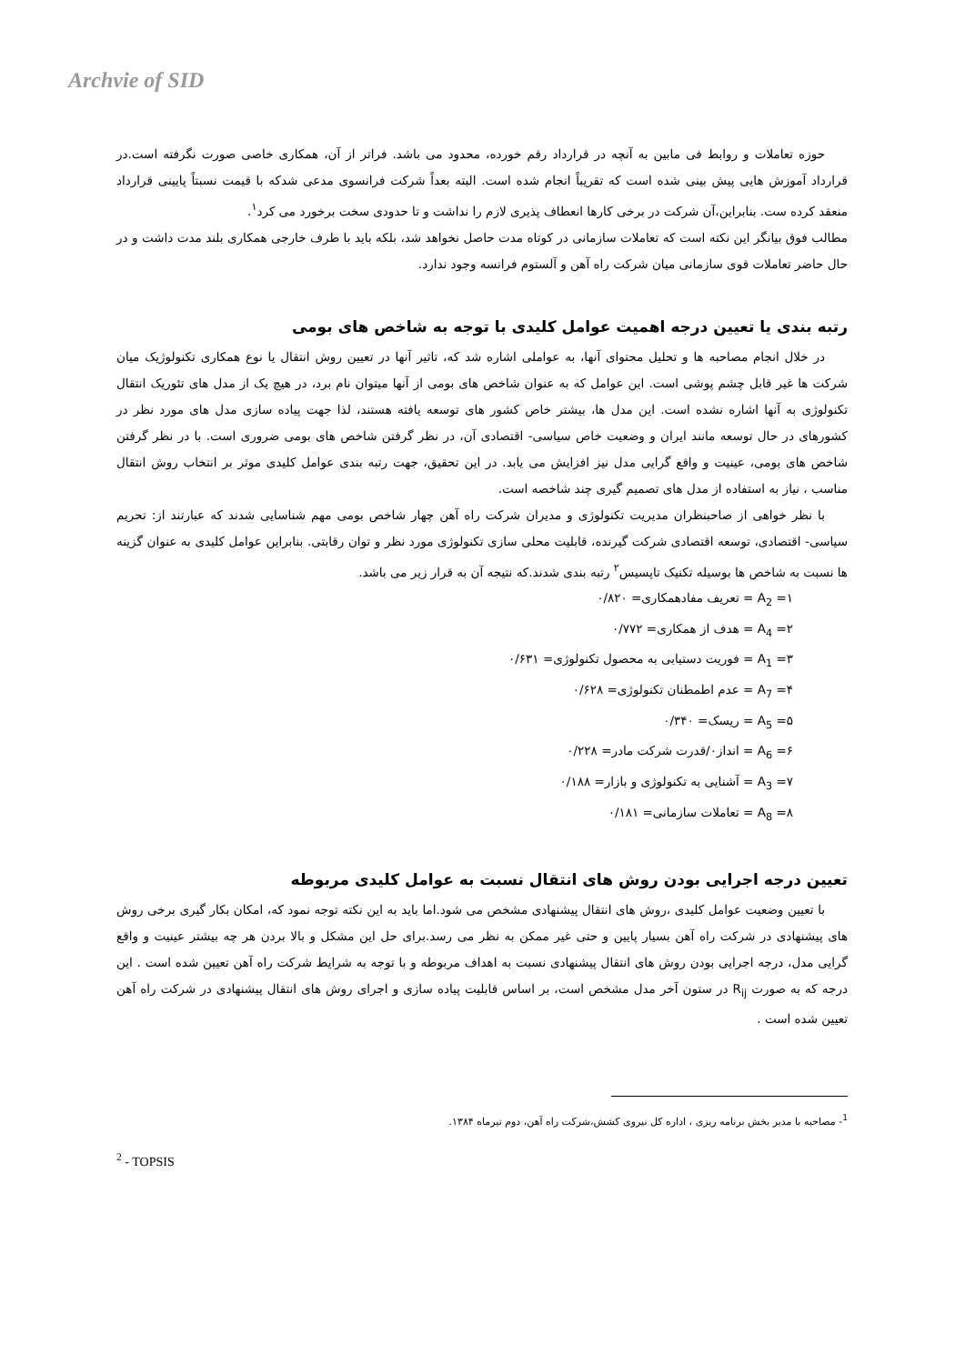Archvie of SID
حوزه تعاملات و روابط فی مابین به آنچه در قرارداد رقم خورده، محدود می باشد. فراتر از آن، همکاری خاصی صورت نگرفته است.در قرارداد آموزش هایی پیش بینی شده است که تقریباً انجام شده است. البته بعداً شرکت فرانسوی مدعی شدکه با قیمت نسبتاً پایینی قرارداد منعقد کرده ست. بنابراین،آن شرکت در برخی کارها انعطاف پذیری لازم را نداشت و تا حدودی سخت برخورد می کرد<sup>۱</sup>.
مطالب فوق بیانگر این نکته است که تعاملات سازمانی در کوتاه مدت حاصل نخواهد شد، بلکه باید با طرف خارجی همکاری بلند مدت داشت و در حال حاضر تعاملات قوی سازمانی میان شرکت راه آهن و آلستوم فرانسه وجود ندارد.
رتبه بندی یا تعیین درجه اهمیت عوامل کلیدی با توجه به شاخص های بومی
در خلال انجام مصاحبه ها و تحلیل محتوای آنها، به عواملی اشاره شد که، تاثیر آنها در تعیین روش انتقال یا نوع همکاری تکنولوژیک میان شرکت ها غیر قابل چشم پوشی است. این عوامل که به عنوان شاخص های بومی از آنها میتوان نام برد، در هیچ یک از مدل های تئوریک انتقال تکنولوژی به آنها اشاره نشده است. این مدل ها، بیشتر خاص کشور های توسعه یافته هستند، لذا جهت پیاده سازی مدل های مورد نظر در کشورهای در حال توسعه مانند ایران و وضعیت خاص سیاسی- اقتصادی آن، در نظر گرفتن شاخص های بومی ضروری است. با در نظر گرفتن شاخص های بومی، عینیت و واقع گرایی مدل نیز افزایش می یابد. در این تحقیق، جهت رتبه بندی عوامل کلیدی موثر بر انتخاب روش انتقال مناسب ، نیاز به استفاده از مدل های تصمیم گیری چند شاخصه است.
با نظر خواهی از صاحبنظران مدیریت تکنولوژی و مدیران شرکت راه آهن چهار شاخص بومی مهم شناسایی شدند که عبارتند از: تحریم سیاسی- اقتصادی، توسعه اقتصادی شرکت گیرنده، قابلیت محلی سازی تکنولوژی مورد نظر و توان رقابتی. بنابراین عوامل کلیدی به عنوان گزینه ها نسبت به شاخص ها بوسیله تکنیک تاپسیس<sup>۲</sup> رتبه بندی شدند.که نتیجه آن به قرار زیر می باشد.
۱= A<sub>2</sub> = تعریف مفادهمکاری= ۰/۸۲۰
۲= A<sub>4</sub> = هدف از همکاری= ۰/۷۷۲
۳= A<sub>1</sub> = فوریت دستیابی به محصول تکنولوژی= ۰/۶۳۱
۴= A<sub>7</sub> = عدم اطمطنان تکنولوژی= ۰/۶۲۸
۵= A<sub>5</sub> = ریسک= ۰/۳۴۰
۶= A<sub>6</sub> = انداز۰/قدرت شرکت مادر= ۰/۲۲۸
۷= A<sub>3</sub> = آشنایی به تکنولوژی و بازار= ۰/۱۸۸
۸= A<sub>8</sub> = تعاملات سازمانی= ۰/۱۸۱
تعیین درجه اجرایی بودن روش های انتقال نسبت به عوامل کلیدی مربوطه
با تعیین وضعیت عوامل کلیدی ،روش های انتقال پیشنهادی مشخص می شود.اما باید به این نکته توجه نمود که، امکان بکار گیری برخی روش های پیشنهادی در شرکت راه آهن بسیار پایین و حتی غیر ممکن به نظر می رسد.برای حل این مشکل و بالا بردن هر چه بیشتر عینیت و واقع گرایی مدل، درجه اجرایی بودن روش های انتقال پیشنهادی نسبت به اهداف مربوطه و با توجه به شرایط شرکت راه آهن تعیین شده است . این درجه که به صورت R<sub>ij</sub> در ستون آخر مدل مشخص است، بر اساس قابلیت پیاده سازی و اجرای روش های انتقال پیشنهادی در شرکت راه آهن تعیین شده است .
<sup>1</sup>- مصاحبه با مدیر بخش برنامه ریزی ، اداره کل نیروی کشش،شرکت راه آهن، دوم تیرماه ۱۳۸۴.
<sup>2</sup> - TOPSIS